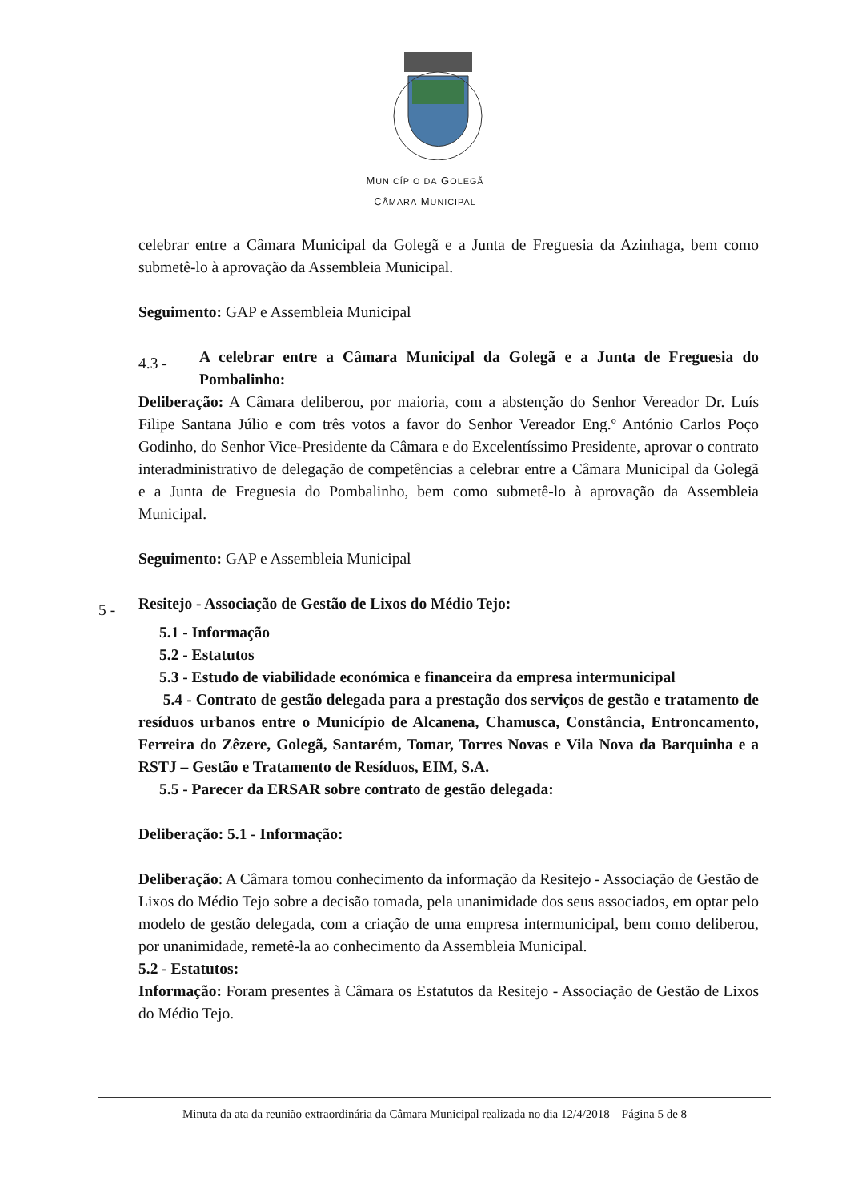MUNICÍPIO DA GOLEGÃ
CÂMARA MUNICIPAL
celebrar entre a Câmara Municipal da Golegã e a Junta de Freguesia da Azinhaga, bem como submetê-lo à aprovação da Assembleia Municipal.
Seguimento: GAP e Assembleia Municipal
4.3 - A celebrar entre a Câmara Municipal da Golegã e a Junta de Freguesia do Pombalinho:
Deliberação: A Câmara deliberou, por maioria, com a abstenção do Senhor Vereador Dr. Luís Filipe Santana Júlio e com três votos a favor do Senhor Vereador Eng.º António Carlos Poço Godinho, do Senhor Vice-Presidente da Câmara e do Excelentíssimo Presidente, aprovar o contrato interadministrativo de delegação de competências a celebrar entre a Câmara Municipal da Golegã e a Junta de Freguesia do Pombalinho, bem como submetê-lo à aprovação da Assembleia Municipal.
Seguimento: GAP e Assembleia Municipal
5 - Resitejo - Associação de Gestão de Lixos do Médio Tejo:
5.1 - Informação
5.2 - Estatutos
5.3 - Estudo de viabilidade económica e financeira da empresa intermunicipal
5.4 - Contrato de gestão delegada para a prestação dos serviços de gestão e tratamento de resíduos urbanos entre o Município de Alcanena, Chamusca, Constância, Entroncamento, Ferreira do Zêzere, Golegã, Santarém, Tomar, Torres Novas e Vila Nova da Barquinha e a RSTJ – Gestão e Tratamento de Resíduos, EIM, S.A.
5.5 - Parecer da ERSAR sobre contrato de gestão delegada:
Deliberação: 5.1 - Informação:
Deliberação: A Câmara tomou conhecimento da informação da Resitejo - Associação de Gestão de Lixos do Médio Tejo sobre a decisão tomada, pela unanimidade dos seus associados, em optar pelo modelo de gestão delegada, com a criação de uma empresa intermunicipal, bem como deliberou, por unanimidade, remetê-la ao conhecimento da Assembleia Municipal.
5.2 - Estatutos:
Informação: Foram presentes à Câmara os Estatutos da Resitejo - Associação de Gestão de Lixos do Médio Tejo.
Minuta da ata da reunião extraordinária da Câmara Municipal realizada no dia 12/4/2018 – Página 5 de 8